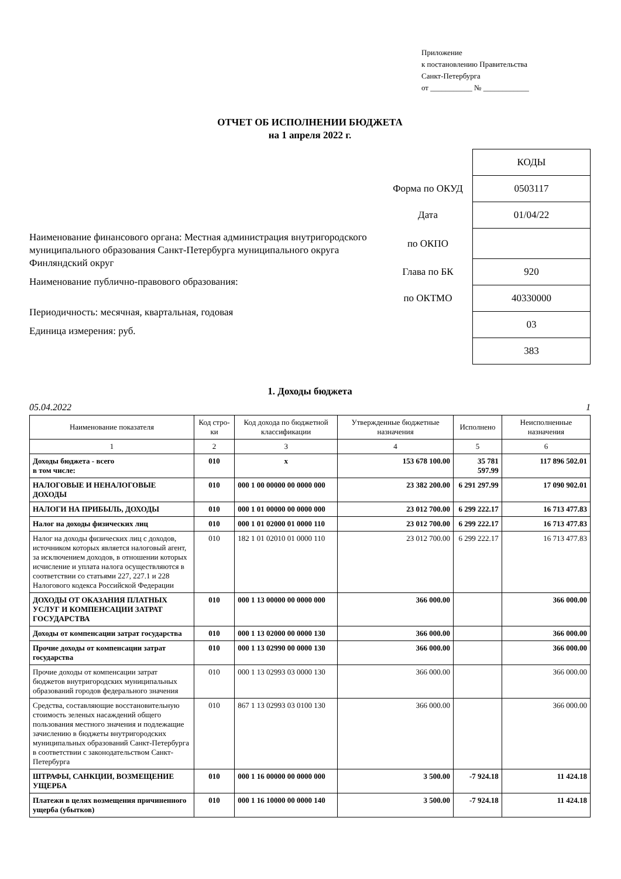Приложение
к постановлению Правительства
Санкт-Петербурга
от ___________ № ____________
ОТЧЕТ ОБ ИСПОЛНЕНИИ БЮДЖЕТА
на 1 апреля 2022 г.
Наименование финансового органа: Местная администрация внутригородского муниципального образования Санкт-Петербурга муниципального округа Финляндский округ
Наименование публично-правового образования:
Периодичность: месячная, квартальная, годовая
Единица измерения: руб.
| | КОДЫ |
| Форма по ОКУД | 0503117 |
| Дата | 01/04/22 |
| по ОКПО | |
| Глава по БК | 920 |
| по ОКТМО | 40330000 |
| | 03 |
| | 383 |
1. Доходы бюджета
05.04.2022 1
| Наименование показателя | Код стро-ки | Код дохода по бюджетной классификации | Утвержденные бюджетные назначения | Исполнено | Неисполненные назначения |
| --- | --- | --- | --- | --- | --- |
| 1 | 2 | 3 | 4 | 5 | 6 |
| Доходы бюджета - всего в том числе: | 010 | x | 153 678 100.00 | 35 781 597.99 | 117 896 502.01 |
| НАЛОГОВЫЕ И НЕНАЛОГОВЫЕ ДОХОДЫ | 010 | 000 1 00 00000 00 0000 000 | 23 382 200.00 | 6 291 297.99 | 17 090 902.01 |
| НАЛОГИ НА ПРИБЫЛЬ, ДОХОДЫ | 010 | 000 1 01 00000 00 0000 000 | 23 012 700.00 | 6 299 222.17 | 16 713 477.83 |
| Налог на доходы физических лиц | 010 | 000 1 01 02000 01 0000 110 | 23 012 700.00 | 6 299 222.17 | 16 713 477.83 |
| Налог на доходы физических лиц с доходов, источником которых является налоговый агент, за исключением доходов, в отношении которых исчисление и уплата налога осуществляются в соответствии со статьями 227, 227.1 и 228 Налогового кодекса Российской Федерации | 010 | 182 1 01 02010 01 0000 110 | 23 012 700.00 | 6 299 222.17 | 16 713 477.83 |
| ДОХОДЫ ОТ ОКАЗАНИЯ ПЛАТНЫХ УСЛУГ И КОМПЕНСАЦИИ ЗАТРАТ ГОСУДАРСТВА | 010 | 000 1 13 00000 00 0000 000 | 366 000.00 | | 366 000.00 |
| Доходы от компенсации затрат государства | 010 | 000 1 13 02000 00 0000 130 | 366 000.00 | | 366 000.00 |
| Прочие доходы от компенсации затрат государства | 010 | 000 1 13 02990 00 0000 130 | 366 000.00 | | 366 000.00 |
| Прочие доходы от компенсации затрат бюджетов внутригородских муниципальных образований городов федерального значения | 010 | 000 1 13 02993 03 0000 130 | 366 000.00 | | 366 000.00 |
| Средства, составляющие восстановительную стоимость зеленых насаждений общего пользования местного значения и подлежащие зачислению в бюджеты внутригородских муниципальных образований Санкт-Петербурга в соответствии с законодательством Санкт-Петербурга | 010 | 867 1 13 02993 03 0100 130 | 366 000.00 | | 366 000.00 |
| ШТРАФЫ, САНКЦИИ, ВОЗМЕЩЕНИЕ УЩЕРБА | 010 | 000 1 16 00000 00 0000 000 | 3 500.00 | -7 924.18 | 11 424.18 |
| Платежи в целях возмещения причиненного ущерба (убытков) | 010 | 000 1 16 10000 00 0000 140 | 3 500.00 | -7 924.18 | 11 424.18 |